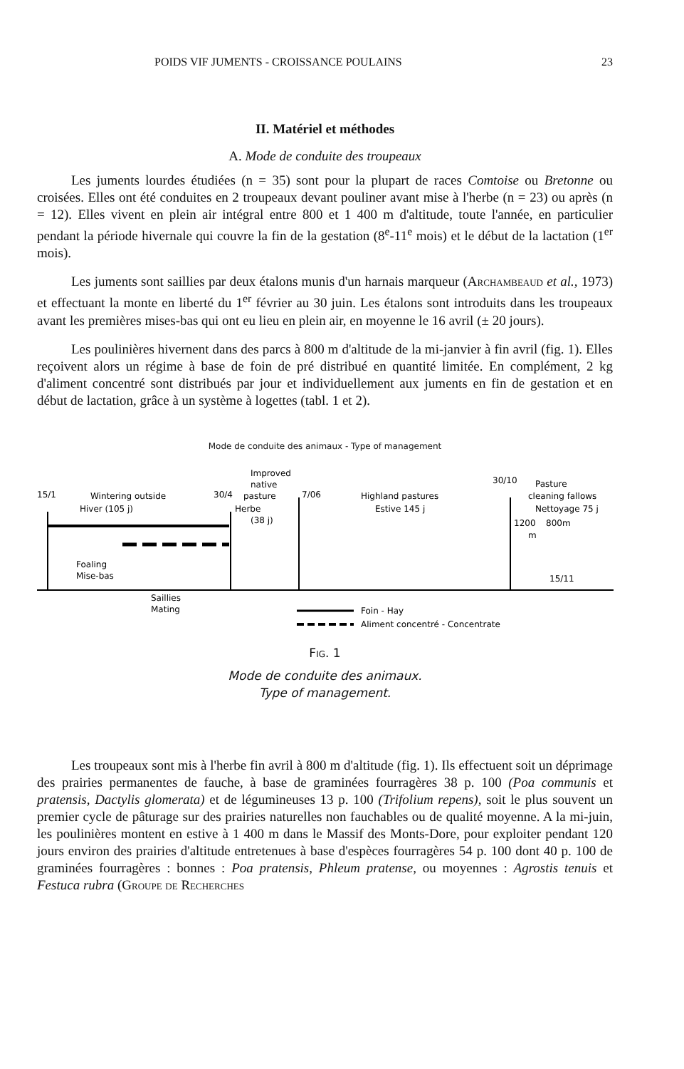POIDS VIF JUMENTS - CROISSANCE POULAINS 23
II. Matériel et méthodes
A. Mode de conduite des troupeaux
Les juments lourdes étudiées (n = 35) sont pour la plupart de races Comtoise ou Bretonne ou croisées. Elles ont été conduites en 2 troupeaux devant pouliner avant mise à l'herbe (n = 23) ou après (n = 12). Elles vivent en plein air intégral entre 800 et 1 400 m d'altitude, toute l'année, en particulier pendant la période hivernale qui couvre la fin de la gestation (8<sup>e</sup>-11<sup>e</sup> mois) et le début de la lactation (1<sup>er</sup> mois).
Les juments sont saillies par deux étalons munis d'un harnais marqueur (Archambeaud et al., 1973) et effectuant la monte en liberté du 1<sup>er</sup> février au 30 juin. Les étalons sont introduits dans les troupeaux avant les premières mises-bas qui ont eu lieu en plein air, en moyenne le 16 avril (± 20 jours).
Les poulinières hivernent dans des parcs à 800 m d'altitude de la mi-janvier à fin avril (fig. 1). Elles reçoivent alors un régime à base de foin de pré distribué en quantité limitée. En complément, 2 kg d'aliment concentré sont distribués par jour et individuellement aux juments en fin de gestation et en début de lactation, grâce à un système à logettes (tabl. 1 et 2).
Mode de conduite des animaux - Type of management
15/1
Wintering outside
Hiver (105 j)
Improved
native
pasture
Herbe
(38 j)
30/4
7/06
Highland pastures
Estive 145 j
30/10
Pasture
cleaning fallows
Nettoyage 75 j
1200
m
800m
15/11
Foaling
Mise-bas
Saillies
Mating
Foin - Hay
Aliment concentré - Concentrate
Fig. 1
Mode de conduite des animaux.
Type of management.
Les troupeaux sont mis à l'herbe fin avril à 800 m d'altitude (fig. 1). Ils effectuent soit un déprimage des prairies permanentes de fauche, à base de graminées fourragères 38 p. 100 (Poa communis et pratensis, Dactylis glomerata) et de légumineuses 13 p. 100 (Trifolium repens), soit le plus souvent un premier cycle de pâturage sur des prairies naturelles non fauchables ou de qualité moyenne. A la mi-juin, les poulinières montent en estive à 1 400 m dans le Massif des Monts-Dore, pour exploiter pendant 120 jours environ des prairies d'altitude entretenues à base d'espèces fourragères 54 p. 100 dont 40 p. 100 de graminées fourragères : bonnes : Poa pratensis, Phleum pratense, ou moyennes : Agrostis tenuis et Festuca rubra (Groupe de Recherches